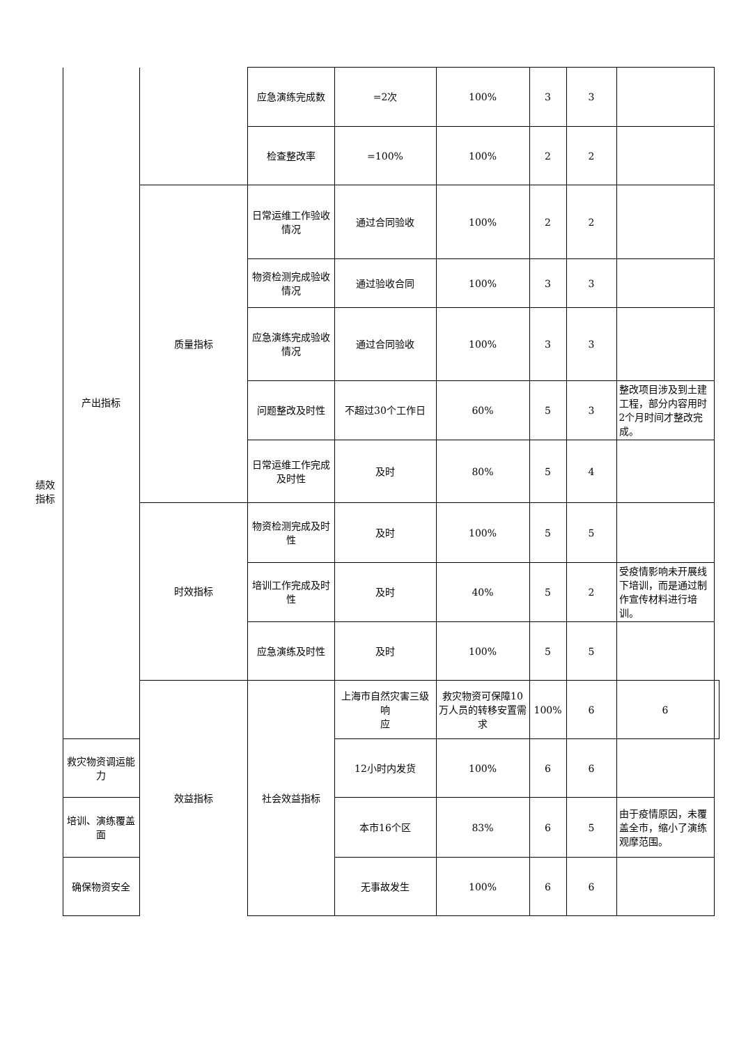| 绩效 指标 | 产出指标 | | 应急演练完成数 | =2次 | 100% | 3 | 3 | | |
| | | | 检查整改率 | =100% | 100% | 2 | 2 | | |
| | | 质量指标 | 日常运维工作验收情况 | 通过合同验收 | 100% | 2 | 2 | | |
| | | | 物资检测完成验收情况 | 通过验收合同 | 100% | 3 | 3 | | |
| | | | 应急演练完成验收情况 | 通过合同验收 | 100% | 3 | 3 | | |
| | | | 问题整改及时性 | 不超过30个工作日 | 60% | 5 | 3 | 整改项目涉及到土建工程，部分内容用时2个月时间才整改完成。 | |
| | | | 日常运维工作完成及时性 | 及时 | 80% | 5 | 4 | | |
| | | 时效指标 | 物资检测完成及时性 | 及时 | 100% | 5 | 5 | | |
| | | | 培训工作完成及时性 | 及时 | 40% | 5 | 2 | 受疫情影响未开展线下培训，而是通过制作宣传材料进行培训。 | |
| | | | 应急演练及时性 | 及时 | 100% | 5 | 5 | | |
| | | 效益指标 | 社会效益指标 | 上海市自然灾害三级响 应 | 救灾物资可保障10万人员的转移安置需求 | 100% | 6 | 6 | |
| | 救灾物资调运能力 | | | 12小时内发货 | 100% | 6 | 6 | | |
| | 培训、演练覆盖面 | | | 本市16个区 | 83% | 6 | 5 | 由于疫情原因，未覆盖全市，缩小了演练观摩范围。 | |
| | 确保物资安全 | | | 无事故发生 | 100% | 6 | 6 | | |